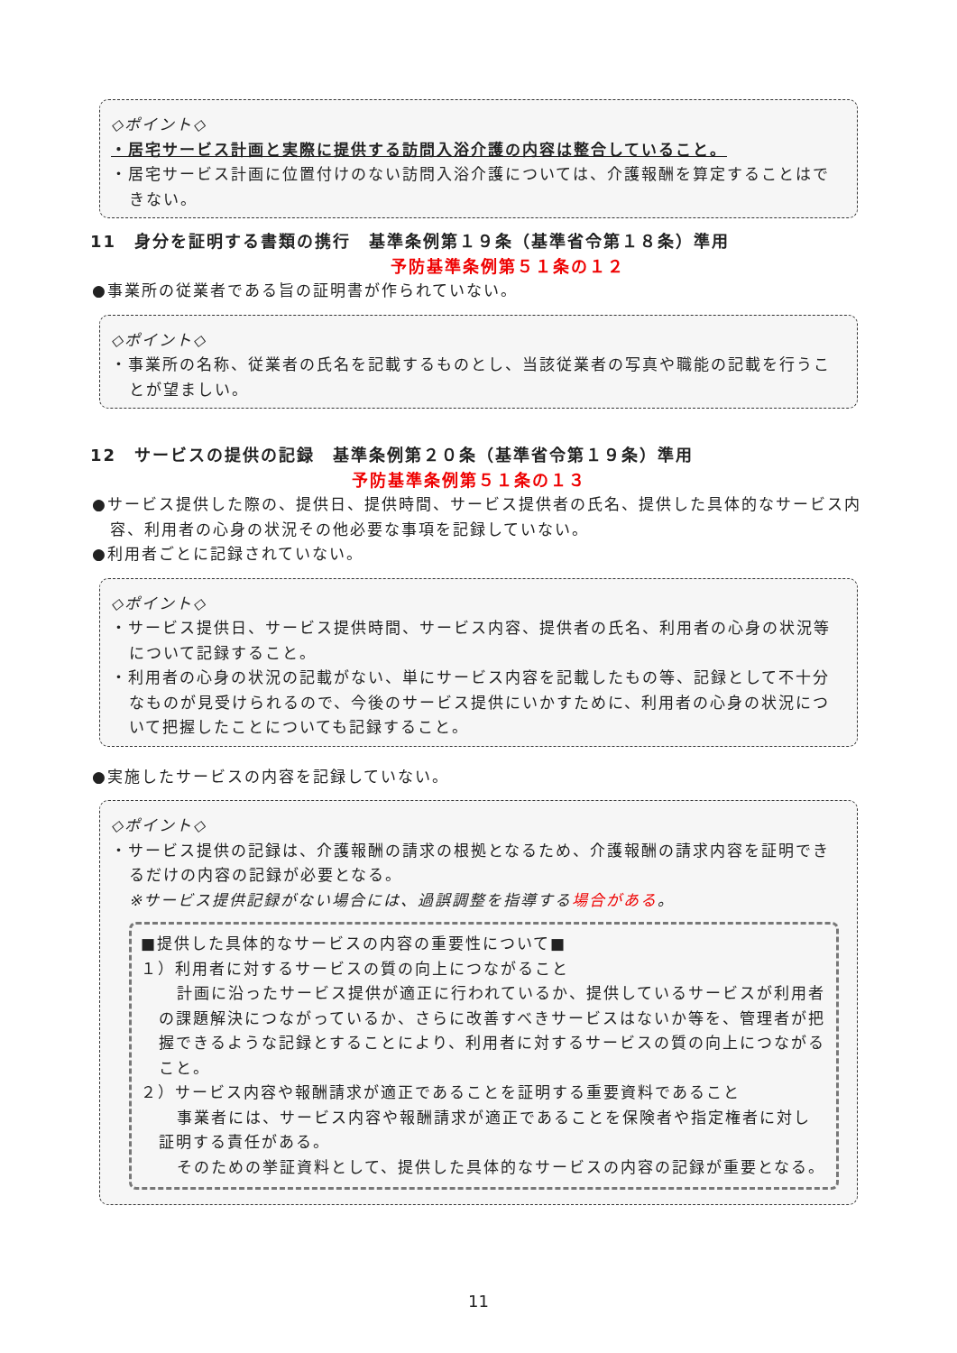◇ポイント◇
・居宅サービス計画と実際に提供する訪問入浴介護の内容は整合していること。
・居宅サービス計画に位置付けのない訪問入浴介護については、介護報酬を算定することはできない。
11　身分を証明する書類の携行　基準条例第１９条（基準省令第１８条）準用
予防基準条例第５１条の１２
●事業所の従業者である旨の証明書が作られていない。
◇ポイント◇
・事業所の名称、従業者の氏名を記載するものとし、当該従業者の写真や職能の記載を行うことが望ましい。
12　サービスの提供の記録　基準条例第２０条（基準省令第１９条）準用
予防基準条例第５１条の１３
●サービス提供した際の、提供日、提供時間、サービス提供者の氏名、提供した具体的なサービス内容、利用者の心身の状況その他必要な事項を記録していない。
●利用者ごとに記録されていない。
◇ポイント◇
・サービス提供日、サービス提供時間、サービス内容、提供者の氏名、利用者の心身の状況等について記録すること。
・利用者の心身の状況の記載がない、単にサービス内容を記載したもの等、記録として不十分なものが見受けられるので、今後のサービス提供にいかすために、利用者の心身の状況について把握したことについても記録すること。
●実施したサービスの内容を記録していない。
◇ポイント◇
・サービス提供の記録は、介護報酬の請求の根拠となるため、介護報酬の請求内容を証明できるだけの内容の記録が必要となる。
※サービス提供記録がない場合には、過誤調整を指導する場合がある。
■提供した具体的なサービスの内容の重要性について■
１）利用者に対するサービスの質の向上につながること
計画に沿ったサービス提供が適正に行われているか、提供しているサービスが利用者の課題解決につながっているか、さらに改善すべきサービスはないか等を、管理者が把握できるような記録とすることにより、利用者に対するサービスの質の向上につながること。
２）サービス内容や報酬請求が適正であることを証明する重要資料であること
事業者には、サービス内容や報酬請求が適正であることを保険者や指定権者に対し証明する責任がある。
そのための挙証資料として、提供した具体的なサービスの内容の記録が重要となる。
11